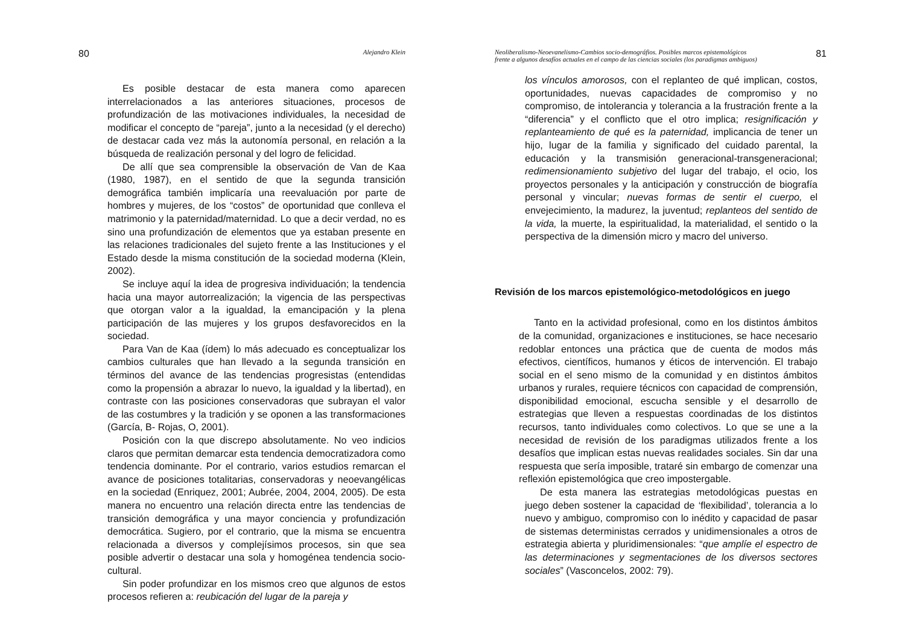80 Alejandro Klein
Es posible destacar de esta manera como aparecen interrelacionados a las anteriores situaciones, procesos de profundización de las motivaciones individuales, la necesidad de modificar el concepto de “pareja”, junto a la necesidad (y el derecho) de destacar cada vez más la autonomía personal, en relación a la búsqueda de realización personal y del logro de felicidad.
De allí que sea comprensible la observación de Van de Kaa (1980, 1987), en el sentido de que la segunda transición demográfica también implicaría una reevaluación por parte de hombres y mujeres, de los “costos” de oportunidad que conlleva el matrimonio y la paternidad/maternidad. Lo que a decir verdad, no es sino una profundización de elementos que ya estaban presente en las relaciones tradicionales del sujeto frente a las Instituciones y el Estado desde la misma constitución de la sociedad moderna (Klein, 2002).
Se incluye aquí la idea de progresiva individuación; la tendencia hacia una mayor autorrealización; la vigencia de las perspectivas que otorgan valor a la igualdad, la emancipación y la plena participación de las mujeres y los grupos desfavorecidos en la sociedad.
Para Van de Kaa (ídem) lo más adecuado es conceptualizar los cambios culturales que han llevado a la segunda transición en términos del avance de las tendencias progresistas (entendidas como la propensión a abrazar lo nuevo, la igualdad y la libertad), en contraste con las posiciones conservadoras que subrayan el valor de las costumbres y la tradición y se oponen a las transformaciones (García, B- Rojas, O, 2001).
Posición con la que discrepo absolutamente. No veo indicios claros que permitan demarcar esta tendencia democratizadora como tendencia dominante. Por el contrario, varios estudios remarcan el avance de posiciones totalitarias, conservadoras y neoevangélicas en la sociedad (Enriquez, 2001; Aubrée, 2004, 2004, 2005). De esta manera no encuentro una relación directa entre las tendencias de transición demográfica y una mayor conciencia y profundización democrática. Sugiero, por el contrario, que la misma se encuentra relacionada a diversos y complejísimos procesos, sin que sea posible advertir o destacar una sola y homogénea tendencia socio-cultural.
Sin poder profundizar en los mismos creo que algunos de estos procesos refieren a: reubicación del lugar de la pareja y
Neoliberalismo-Neoevanelismo-Cambios socio-demográfios. Posibles marcos epistemológicos
frente a algunos desafíos actuales en el campo de las ciencias sociales (los paradigmas ambiguos) 81
los vínculos amorosos, con el replanteo de qué implican, costos, oportunidades, nuevas capacidades de compromiso y no compromiso, de intolerancia y tolerancia a la frustración frente a la “diferencia” y el conflicto que el otro implica; resignificación y replanteamiento de qué es la paternidad, implicancia de tener un hijo, lugar de la familia y significado del cuidado parental, la educación y la transmisión generacional-transgeneracional; redimensionamiento subjetivo del lugar del trabajo, el ocio, los proyectos personales y la anticipación y construcción de biografía personal y vincular; nuevas formas de sentir el cuerpo, el envejecimiento, la madurez, la juventud; replanteos del sentido de la vida, la muerte, la espiritualidad, la materialidad, el sentido o la perspectiva de la dimensión micro y macro del universo.
Revisión de los marcos epistemológico-metodológicos en juego
Tanto en la actividad profesional, como en los distintos ámbitos de la comunidad, organizaciones e instituciones, se hace necesario redoblar entonces una práctica que de cuenta de modos más efectivos, científicos, humanos y éticos de intervención. El trabajo social en el seno mismo de la comunidad y en distintos ámbitos urbanos y rurales, requiere técnicos con capacidad de comprensión, disponibilidad emocional, escucha sensible y el desarrollo de estrategias que lleven a respuestas coordinadas de los distintos recursos, tanto individuales como colectivos. Lo que se une a la necesidad de revisión de los paradigmas utilizados frente a los desafíos que implican estas nuevas realidades sociales. Sin dar una respuesta que sería imposible, trataré sin embargo de comenzar una reflexión epistemológica que creo impostergable.
De esta manera las estrategias metodológicas puestas en juego deben sostener la capacidad de ‘flexibilidad’, tolerancia a lo nuevo y ambiguo, compromiso con lo inédito y capacidad de pasar de sistemas deterministas cerrados y unidimensionales a otros de estrategia abierta y pluridimensionales: “que amplíe el espectro de las determinaciones y segmentaciones de los diversos sectores sociales” (Vasconcelos, 2002: 79).